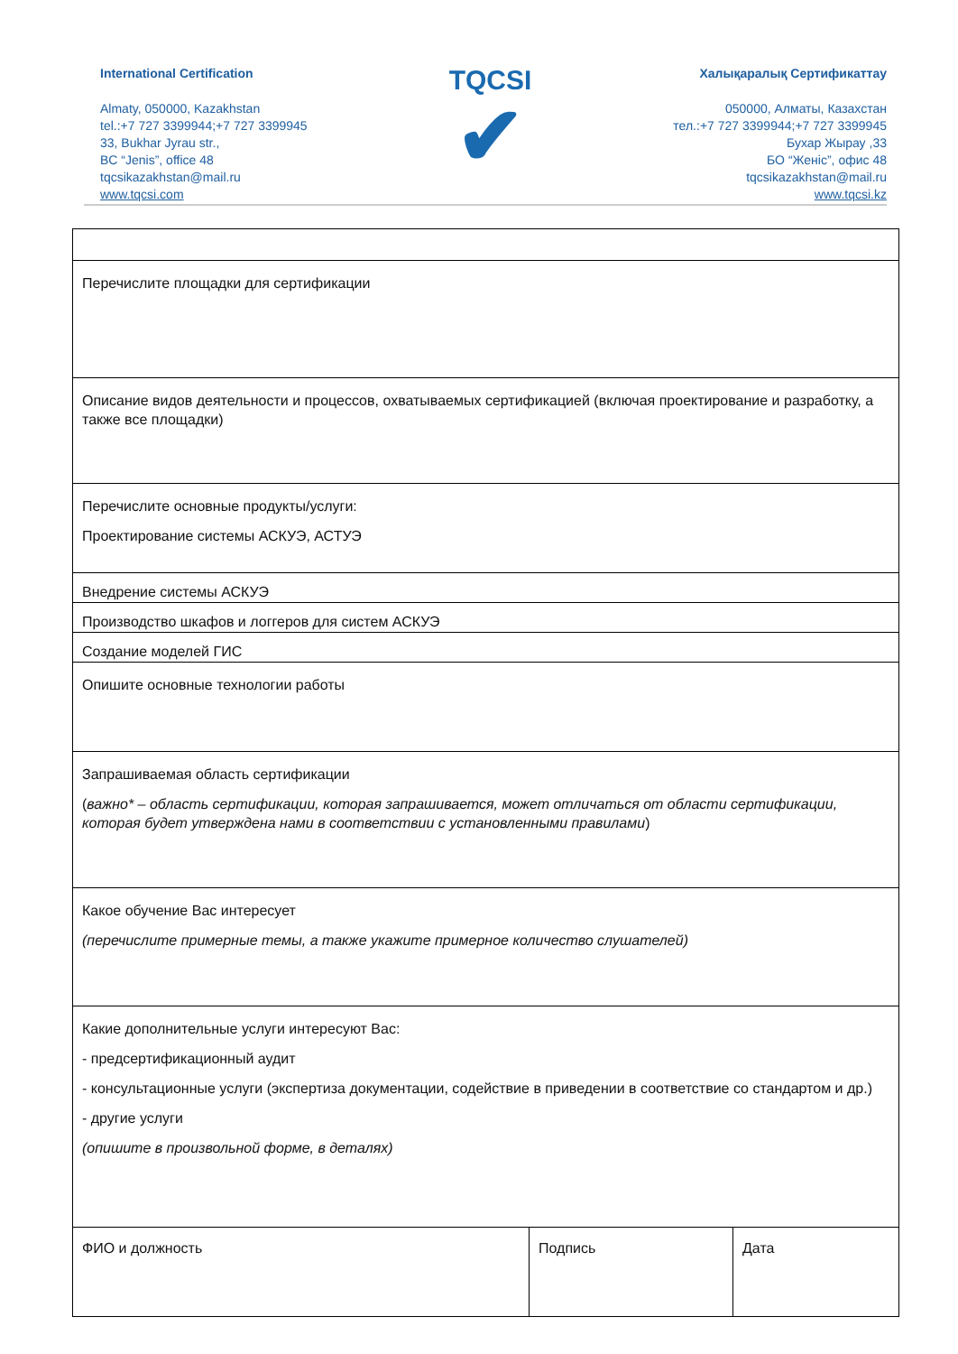International Certification
Almaty, 050000, Kazakhstan
tel.:+7 727 3399944;+7 727 3399945
33, Bukhar Jyrau str.,
BC “Jenis”, office 48
tqcsikazakhstan@mail.ru
www.tqcsi.com
TQCSI
✔
Халықаралық Сертификаттау
050000, Алматы, Казахстан
тел.:+7 727 3399944;+7 727 3399945
Бухар Жырау ,33
БО “Женіс”, офис 48
tqcsikazakhstan@mail.ru
www.tqcsi.kz
| Перечислите площадки для сертификации | | |
| Описание видов деятельности и процессов, охватываемых сертификацией (включая проектирование и разработку, а также все площадки) | | |
| Перечислите основные продукты/услуги: Проектирование системы АСКУЭ, АСТУЭ | | |
| Внедрение системы АСКУЭ | | |
| Производство шкафов и логгеров для систем АСКУЭ | | |
| Создание моделей ГИС | | |
| Опишите основные технологии работы | | |
| Запрашиваемая область сертификации ( важно* – область сертификации, которая запрашивается, может отличаться от области сертификации, которая будет утверждена нами в соответствии с установленными правилами ) | | |
| Какое обучение Вас интересует (перечислите примерные темы, а также укажите примерное количество слушателей) | | |
| Какие дополнительные услуги интересуют Вас: - предсертификационный аудит - консультационные услуги (экспертиза документации, содействие в приведении в соответствие со стандартом и др.) - другие услуги (опишите в произвольной форме, в деталях) | | |
| ФИО и должность | Подпись | Дата |